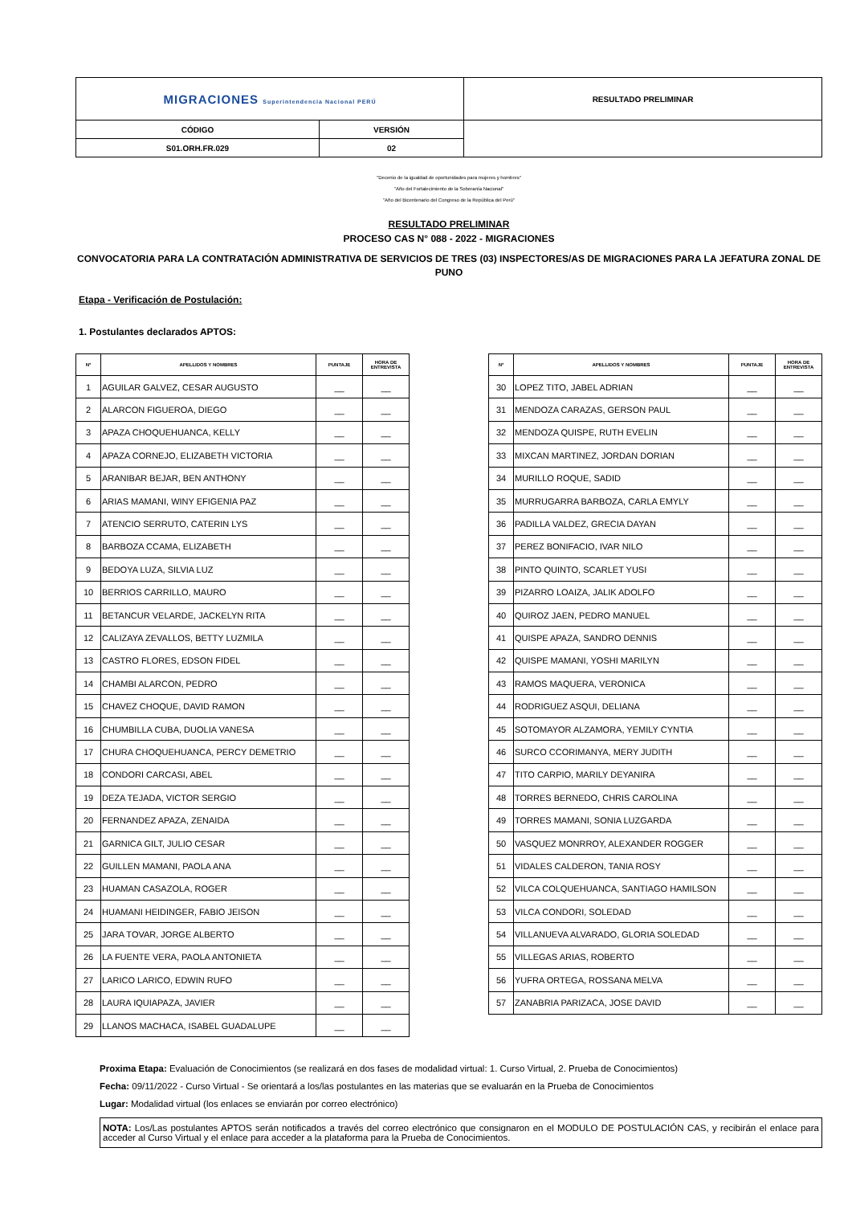| MIGRACIONES Superintendencia Nacional PERÚ | | RESULTADO PRELIMINAR |
| CÓDIGO | VERSIÓN | |
| S01.ORH.FR.029 | 02 | |
"Decenio de la igualdad de oportunidades para mujeres y hombres"
"Año del Fortalecimiento de la Soberanía Nacional"
"Año del Bicentenario del Congreso de la República del Perú"
RESULTADO PRELIMINAR
PROCESO CAS N° 088 - 2022 - MIGRACIONES
CONVOCATORIA PARA LA CONTRATACIÓN ADMINISTRATIVA DE SERVICIOS DE TRES (03) INSPECTORES/AS DE MIGRACIONES PARA LA JEFATURA ZONAL DE PUNO
Etapa - Verificación de Postulación:
1. Postulantes declarados APTOS:
| N° | APELLIDOS Y NOMBRES | PUNTAJE | HORA DE ENTREVISTA |
| --- | --- | --- | --- |
| 1 | AGUILAR GALVEZ, CESAR AUGUSTO | __ | __ |
| 2 | ALARCON FIGUEROA, DIEGO | __ | __ |
| 3 | APAZA CHOQUEHUANCA, KELLY | __ | __ |
| 4 | APAZA CORNEJO, ELIZABETH VICTORIA | __ | __ |
| 5 | ARANIBAR BEJAR, BEN ANTHONY | __ | __ |
| 6 | ARIAS MAMANI, WINY EFIGENIA PAZ | __ | __ |
| 7 | ATENCIO SERRUTO, CATERIN LYS | __ | __ |
| 8 | BARBOZA CCAMA, ELIZABETH | __ | __ |
| 9 | BEDOYA LUZA, SILVIA LUZ | __ | __ |
| 10 | BERRIOS CARRILLO, MAURO | __ | __ |
| 11 | BETANCUR VELARDE, JACKELYN RITA | __ | __ |
| 12 | CALIZAYA ZEVALLOS, BETTY LUZMILA | __ | __ |
| 13 | CASTRO FLORES, EDSON FIDEL | __ | __ |
| 14 | CHAMBI ALARCON, PEDRO | __ | __ |
| 15 | CHAVEZ CHOQUE, DAVID RAMON | __ | __ |
| 16 | CHUMBILLA CUBA, DUOLIA VANESA | __ | __ |
| 17 | CHURA CHOQUEHUANCA, PERCY DEMETRIO | __ | __ |
| 18 | CONDORI CARCASI, ABEL | __ | __ |
| 19 | DEZA TEJADA, VICTOR SERGIO | __ | __ |
| 20 | FERNANDEZ APAZA, ZENAIDA | __ | __ |
| 21 | GARNICA GILT, JULIO CESAR | __ | __ |
| 22 | GUILLEN MAMANI, PAOLA ANA | __ | __ |
| 23 | HUAMAN CASAZOLA, ROGER | __ | __ |
| 24 | HUAMANI HEIDINGER, FABIO JEISON | __ | __ |
| 25 | JARA TOVAR, JORGE ALBERTO | __ | __ |
| 26 | LA FUENTE VERA, PAOLA ANTONIETA | __ | __ |
| 27 | LARICO LARICO, EDWIN RUFO | __ | __ |
| 28 | LAURA IQUIAPAZA, JAVIER | __ | __ |
| 29 | LLANOS MACHACA, ISABEL GUADALUPE | __ | __ |
| N° | APELLIDOS Y NOMBRES | PUNTAJE | HORA DE ENTREVISTA |
| --- | --- | --- | --- |
| 30 | LOPEZ TITO, JABEL ADRIAN | __ | __ |
| 31 | MENDOZA CARAZAS, GERSON PAUL | __ | __ |
| 32 | MENDOZA QUISPE, RUTH EVELIN | __ | __ |
| 33 | MIXCAN MARTINEZ, JORDAN DORIAN | __ | __ |
| 34 | MURILLO ROQUE, SADID | __ | __ |
| 35 | MURRUGARRA BARBOZA, CARLA EMYLY | __ | __ |
| 36 | PADILLA VALDEZ, GRECIA DAYAN | __ | __ |
| 37 | PEREZ BONIFACIO, IVAR NILO | __ | __ |
| 38 | PINTO QUINTO, SCARLET YUSI | __ | __ |
| 39 | PIZARRO LOAIZA, JALIK ADOLFO | __ | __ |
| 40 | QUIROZ JAEN, PEDRO MANUEL | __ | __ |
| 41 | QUISPE APAZA, SANDRO DENNIS | __ | __ |
| 42 | QUISPE MAMANI, YOSHI MARILYN | __ | __ |
| 43 | RAMOS MAQUERA, VERONICA | __ | __ |
| 44 | RODRIGUEZ ASQUI, DELIANA | __ | __ |
| 45 | SOTOMAYOR ALZAMORA, YEMILY CYNTIA | __ | __ |
| 46 | SURCO CCORIMANYA, MERY JUDITH | __ | __ |
| 47 | TITO CARPIO, MARILY DEYANIRA | __ | __ |
| 48 | TORRES BERNEDO, CHRIS CAROLINA | __ | __ |
| 49 | TORRES MAMANI, SONIA LUZGARDA | __ | __ |
| 50 | VASQUEZ MONRROY, ALEXANDER ROGGER | __ | __ |
| 51 | VIDALES CALDERON, TANIA ROSY | __ | __ |
| 52 | VILCA COLQUEHUANCA, SANTIAGO HAMILSON | __ | __ |
| 53 | VILCA CONDORI, SOLEDAD | __ | __ |
| 54 | VILLANUEVA ALVARADO, GLORIA SOLEDAD | __ | __ |
| 55 | VILLEGAS ARIAS, ROBERTO | __ | __ |
| 56 | YUFRA ORTEGA, ROSSANA MELVA | __ | __ |
| 57 | ZANABRIA PARIZACA, JOSE DAVID | __ | __ |
Proxima Etapa: Evaluación de Conocimientos (se realizará en dos fases de modalidad virtual: 1. Curso Virtual, 2. Prueba de Conocimientos)
Fecha: 09/11/2022 - Curso Virtual - Se orientará a los/las postulantes en las materias que se evaluarán en la Prueba de Conocimientos
Lugar: Modalidad virtual (los enlaces se enviarán por correo electrónico)
NOTA: Los/Las postulantes APTOS serán notificados a través del correo electrónico que consignaron en el MODULO DE POSTULACIÓN CAS, y recibirán el enlace para acceder al Curso Virtual y el enlace para acceder a la plataforma para la Prueba de Conocimientos.